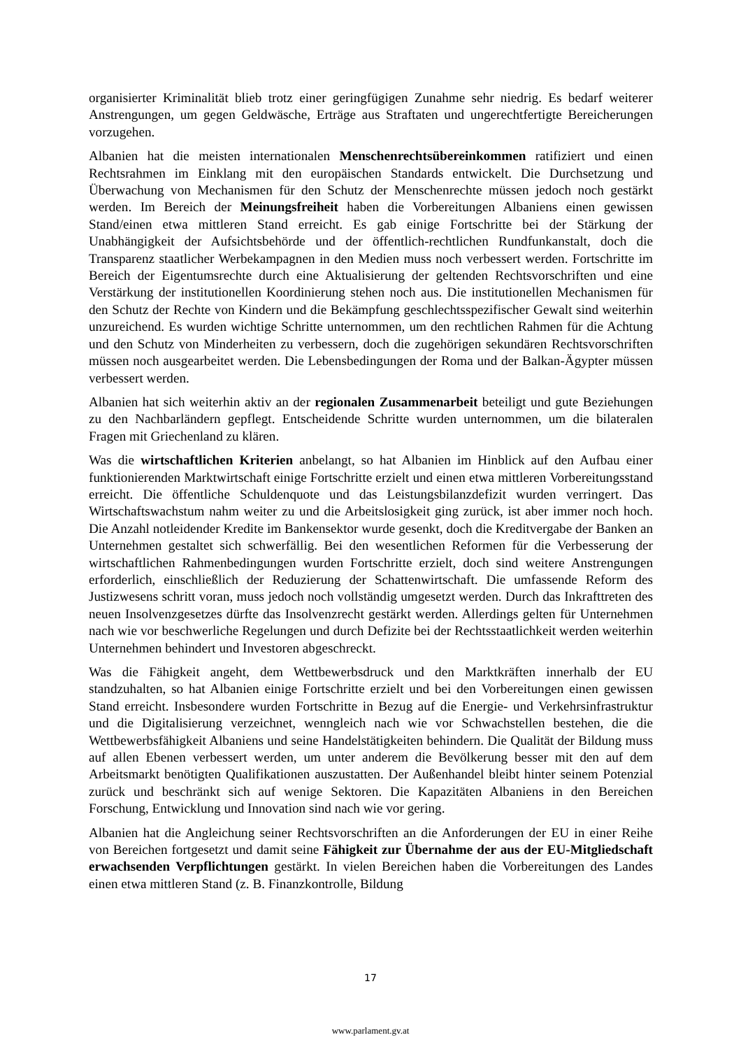organisierter Kriminalität blieb trotz einer geringfügigen Zunahme sehr niedrig. Es bedarf weiterer Anstrengungen, um gegen Geldwäsche, Erträge aus Straftaten und ungerechtfertigte Bereicherungen vorzugehen.
Albanien hat die meisten internationalen Menschenrechtsübereinkommen ratifiziert und einen Rechtsrahmen im Einklang mit den europäischen Standards entwickelt. Die Durchsetzung und Überwachung von Mechanismen für den Schutz der Menschenrechte müssen jedoch noch gestärkt werden. Im Bereich der Meinungsfreiheit haben die Vorbereitungen Albaniens einen gewissen Stand/einen etwa mittleren Stand erreicht. Es gab einige Fortschritte bei der Stärkung der Unabhängigkeit der Aufsichtsbehörde und der öffentlich-rechtlichen Rundfunkanstalt, doch die Transparenz staatlicher Werbekampagnen in den Medien muss noch verbessert werden. Fortschritte im Bereich der Eigentumsrechte durch eine Aktualisierung der geltenden Rechtsvorschriften und eine Verstärkung der institutionellen Koordinierung stehen noch aus. Die institutionellen Mechanismen für den Schutz der Rechte von Kindern und die Bekämpfung geschlechtsspezifischer Gewalt sind weiterhin unzureichend. Es wurden wichtige Schritte unternommen, um den rechtlichen Rahmen für die Achtung und den Schutz von Minderheiten zu verbessern, doch die zugehörigen sekundären Rechtsvorschriften müssen noch ausgearbeitet werden. Die Lebensbedingungen der Roma und der Balkan-Ägypter müssen verbessert werden.
Albanien hat sich weiterhin aktiv an der regionalen Zusammenarbeit beteiligt und gute Beziehungen zu den Nachbarländern gepflegt. Entscheidende Schritte wurden unternommen, um die bilateralen Fragen mit Griechenland zu klären.
Was die wirtschaftlichen Kriterien anbelangt, so hat Albanien im Hinblick auf den Aufbau einer funktionierenden Marktwirtschaft einige Fortschritte erzielt und einen etwa mittleren Vorbereitungsstand erreicht. Die öffentliche Schuldenquote und das Leistungsbilanzdefizit wurden verringert. Das Wirtschaftswachstum nahm weiter zu und die Arbeitslosigkeit ging zurück, ist aber immer noch hoch. Die Anzahl notleidender Kredite im Bankensektor wurde gesenkt, doch die Kreditvergabe der Banken an Unternehmen gestaltet sich schwerfällig. Bei den wesentlichen Reformen für die Verbesserung der wirtschaftlichen Rahmenbedingungen wurden Fortschritte erzielt, doch sind weitere Anstrengungen erforderlich, einschließlich der Reduzierung der Schattenwirtschaft. Die umfassende Reform des Justizwesens schritt voran, muss jedoch noch vollständig umgesetzt werden. Durch das Inkrafttreten des neuen Insolvenzgesetzes dürfte das Insolvenzrecht gestärkt werden. Allerdings gelten für Unternehmen nach wie vor beschwerliche Regelungen und durch Defizite bei der Rechtsstaatlichkeit werden weiterhin Unternehmen behindert und Investoren abgeschreckt.
Was die Fähigkeit angeht, dem Wettbewerbsdruck und den Marktkräften innerhalb der EU standzuhalten, so hat Albanien einige Fortschritte erzielt und bei den Vorbereitungen einen gewissen Stand erreicht. Insbesondere wurden Fortschritte in Bezug auf die Energie- und Verkehrsinfrastruktur und die Digitalisierung verzeichnet, wenngleich nach wie vor Schwachstellen bestehen, die die Wettbewerbsfähigkeit Albaniens und seine Handelstätigkeiten behindern. Die Qualität der Bildung muss auf allen Ebenen verbessert werden, um unter anderem die Bevölkerung besser mit den auf dem Arbeitsmarkt benötigten Qualifikationen auszustatten. Der Außenhandel bleibt hinter seinem Potenzial zurück und beschränkt sich auf wenige Sektoren. Die Kapazitäten Albaniens in den Bereichen Forschung, Entwicklung und Innovation sind nach wie vor gering.
Albanien hat die Angleichung seiner Rechtsvorschriften an die Anforderungen der EU in einer Reihe von Bereichen fortgesetzt und damit seine Fähigkeit zur Übernahme der aus der EU-Mitgliedschaft erwachsenden Verpflichtungen gestärkt. In vielen Bereichen haben die Vorbereitungen des Landes einen etwa mittleren Stand (z. B. Finanzkontrolle, Bildung
17
www.parlament.gv.at